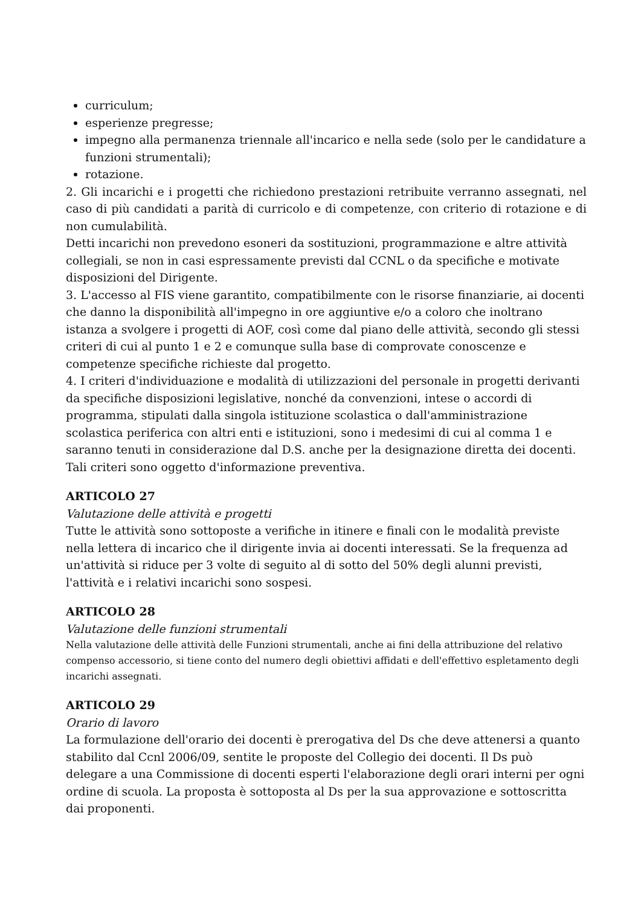curriculum;
esperienze pregresse;
impegno alla permanenza triennale all'incarico e nella sede (solo per le candidature a funzioni strumentali);
rotazione.
2. Gli incarichi e i progetti che richiedono prestazioni retribuite verranno assegnati, nel caso di più candidati a parità di curricolo e di competenze, con criterio di rotazione e di non cumulabilità.
Detti incarichi non prevedono esoneri da sostituzioni, programmazione e altre attività collegiali, se non in casi espressamente previsti dal CCNL o da specifiche e motivate disposizioni del Dirigente.
3. L'accesso al FIS viene garantito, compatibilmente con le risorse finanziarie, ai docenti che danno la disponibilità all'impegno in ore aggiuntive e/o a coloro che inoltrano istanza a svolgere i progetti di AOF, così come dal piano delle attività, secondo gli stessi criteri di cui al punto 1 e 2 e comunque sulla base di comprovate conoscenze e competenze specifiche richieste dal progetto.
4. I criteri d'individuazione e modalità di utilizzazioni del personale in progetti derivanti da specifiche disposizioni legislative, nonché da convenzioni, intese o accordi di programma, stipulati dalla singola istituzione scolastica o dall'amministrazione scolastica periferica con altri enti e istituzioni, sono i medesimi di cui al comma 1 e saranno tenuti in considerazione dal D.S. anche per la designazione diretta dei docenti. Tali criteri sono oggetto d'informazione preventiva.
ARTICOLO 27
Valutazione delle attività e progetti
Tutte le attività sono sottoposte a verifiche in itinere e finali con le modalità previste nella lettera di incarico che il dirigente invia ai docenti interessati. Se la frequenza ad un'attività si riduce per 3 volte di seguito al di sotto del 50% degli alunni previsti, l'attività e i relativi incarichi sono sospesi.
ARTICOLO 28
Valutazione delle funzioni strumentali
Nella valutazione delle attività delle Funzioni strumentali, anche ai fini della attribuzione del relativo compenso accessorio, si tiene conto del numero degli obiettivi affidati e dell'effettivo espletamento degli incarichi assegnati.
ARTICOLO 29
Orario di lavoro
La formulazione dell'orario dei docenti è prerogativa del Ds che deve attenersi a quanto stabilito dal Ccnl 2006/09, sentite le proposte del Collegio dei docenti. Il Ds può delegare a una Commissione di docenti esperti l'elaborazione degli orari interni per ogni ordine di scuola. La proposta è sottoposta al Ds per la sua approvazione e sottoscritta dai proponenti.